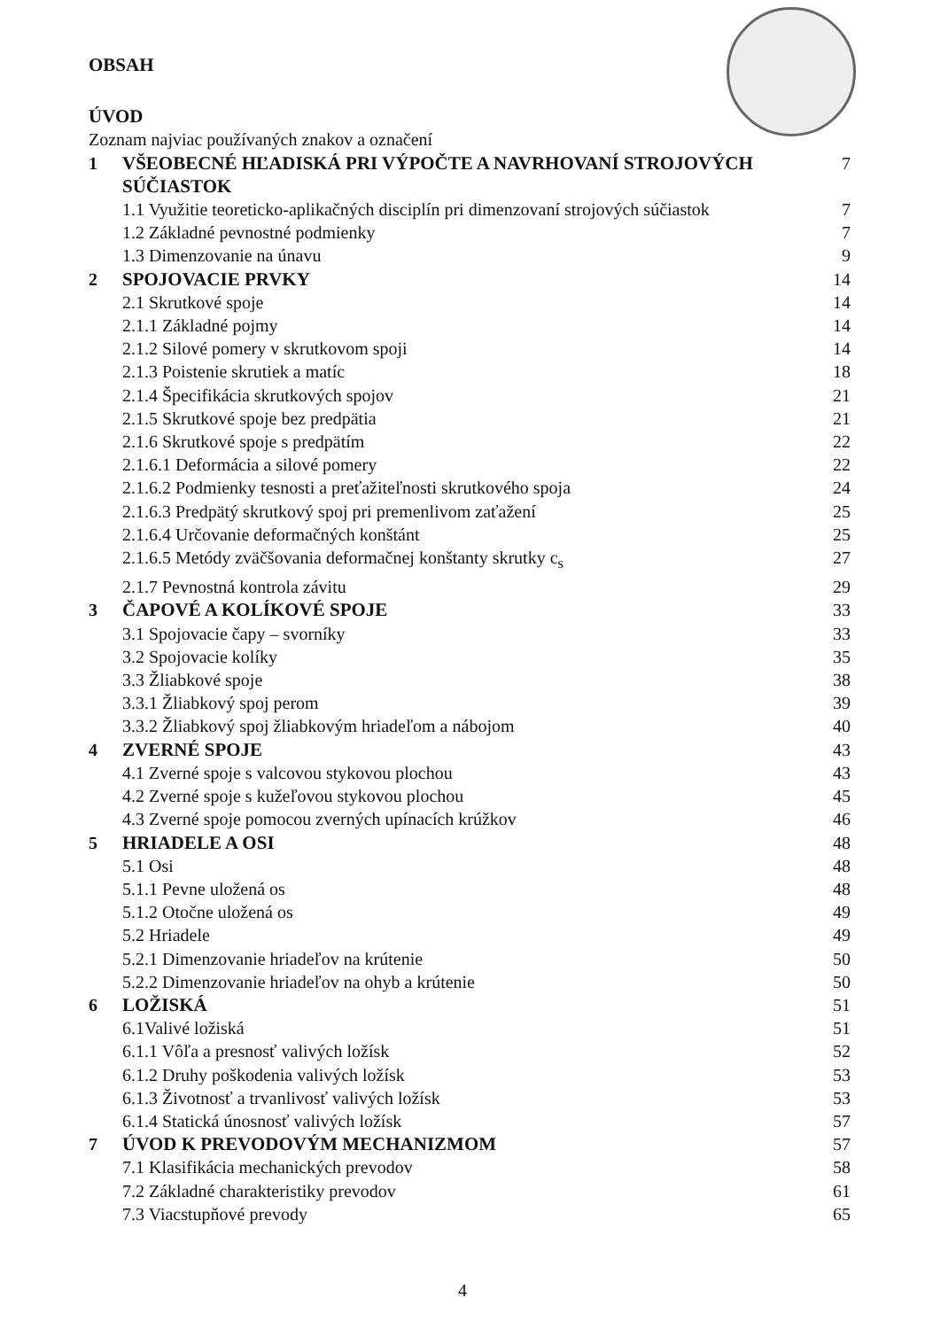OBSAH
ÚVOD
Zoznam najviac používaných znakov a označení
1 VŠEOBECNÉ HĽADISKÁ PRI VÝPOČTE A NAVRHOVANÍ STROJOVÝCH SÚČIASTOK 7
1.1 Využitie teoreticko-aplikačných disciplín pri dimenzovaní strojových súčiastok 7
1.2 Základné pevnostné podmienky 7
1.3 Dimenzovanie na únavu 9
2 SPOJOVACIE PRVKY 14
2.1 Skrutkové spoje 14
2.1.1 Základné pojmy 14
2.1.2 Silové pomery v skrutkovom spoji 14
2.1.3 Poistenie skrutiek a matíc 18
2.1.4 Špecifikácia skrutkových spojov 21
2.1.5 Skrutkové spoje bez predpätia 21
2.1.6 Skrutkové spoje s predpätím 22
2.1.6.1 Deformácia a silové pomery 22
2.1.6.2 Podmienky tesnosti a preťažiteľnosti skrutkového spoja 24
2.1.6.3 Predpätý skrutkový spoj pri premenlivom zaťažení 25
2.1.6.4 Určovanie deformačných konštánt 25
2.1.6.5 Metódy zväčšovania deformačnej konštanty skrutky c<sub>s</sub> 27
2.1.7 Pevnostná kontrola závitu 29
3 ČAPOVÉ A KOLÍKOVÉ SPOJE 33
3.1 Spojovacie čapy – svorníky 33
3.2 Spojovacie kolíky 35
3.3 Žliabkové spoje 38
3.3.1 Žliabkový spoj perom 39
3.3.2 Žliabkový spoj žliabkovým hriadeľom a nábojom 40
4 ZVERNÉ SPOJE 43
4.1 Zverné spoje s valcovou stykovou plochou 43
4.2 Zverné spoje s kužeľovou stykovou plochou 45
4.3 Zverné spoje pomocou zverných upínacích krúžkov 46
5 HRIADELE A OSI 48
5.1 Osi 48
5.1.1 Pevne uložená os 48
5.1.2 Otočne uložená os 49
5.2 Hriadele 49
5.2.1 Dimenzovanie hriadeľov na krútenie 50
5.2.2 Dimenzovanie hriadeľov na ohyb a krútenie 50
6 LOŽISKÁ 51
6.1Valivé ložiská 51
6.1.1 Vôľa a presnosť valivých ložísk 52
6.1.2 Druhy poškodenia valivých ložísk 53
6.1.3 Životnosť a trvanlivosť valivých ložísk 53
6.1.4 Statická únosnosť valivých ložísk 57
7 ÚVOD K PREVODOVÝM MECHANIZMOM 57
7.1 Klasifikácia mechanických prevodov 58
7.2 Základné charakteristiky prevodov 61
7.3 Viacstupňové prevody 65
4